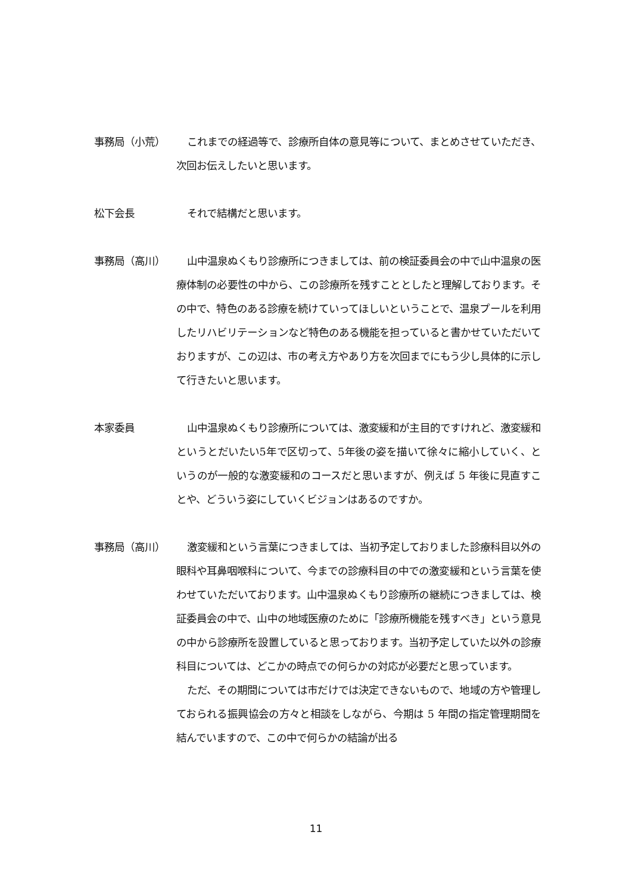事務局（小荒） これまでの経過等で、診療所自体の意見等について、まとめさせていただき、次回お伝えしたいと思います。
松下会長 それで結構だと思います。
事務局（高川） 山中温泉ぬくもり診療所につきましては、前の検証委員会の中で山中温泉の医療体制の必要性の中から、この診療所を残すこととしたと理解しております。その中で、特色のある診療を続けていってほしいということで、温泉プールを利用したリハビリテーションなど特色のある機能を担っていると書かせていただいておりますが、この辺は、市の考え方やあり方を次回までにもう少し具体的に示して行きたいと思います。
本家委員 山中温泉ぬくもり診療所については、激変緩和が主目的ですけれど、激変緩和というとだいたい5年で区切って、5年後の姿を描いて徐々に縮小していく、というのが一般的な激変緩和のコースだと思いますが、例えば 5 年後に見直すことや、どういう姿にしていくビジョンはあるのですか。
事務局（高川） 激変緩和という言葉につきましては、当初予定しておりました診療科目以外の眼科や耳鼻咽喉科について、今までの診療科目の中での激変緩和という言葉を使わせていただいております。山中温泉ぬくもり診療所の継続につきましては、検証委員会の中で、山中の地域医療のために「診療所機能を残すべき」という意見の中から診療所を設置していると思っております。当初予定していた以外の診療科目については、どこかの時点での何らかの対応が必要だと思っています。
ただ、その期間については市だけでは決定できないもので、地域の方や管理しておられる振興協会の方々と相談をしながら、今期は 5 年間の指定管理期間を結んでいますので、この中で何らかの結論が出る
11